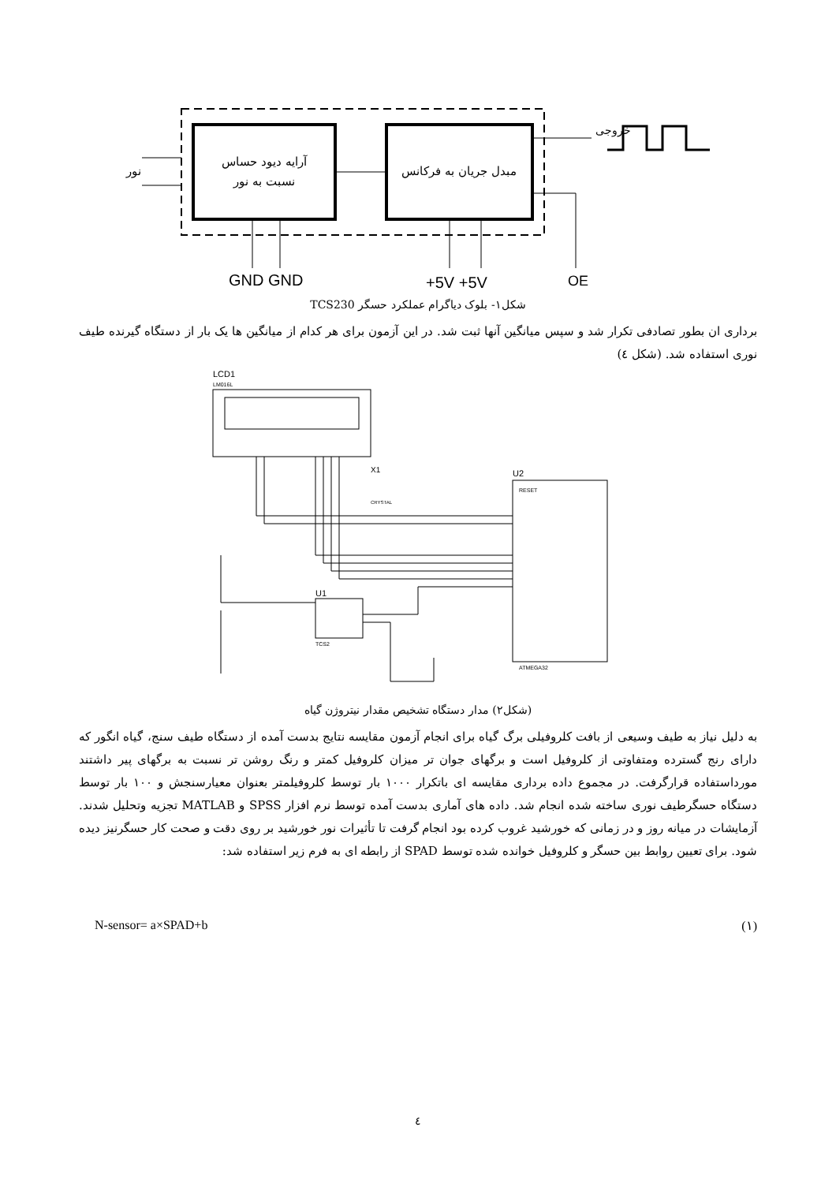آرایه دیود حساس
نسبت به نور
مبدل جریان به فرکانس
نور
خروجی
GND GND
+5V +5V
OE
شکل۱- بلوک دیاگرام عملکرد حسگر TCS230
برداری ان بطور تصادفی تکرار شد و سپس میانگین آنها ثبت شد. در این آزمون برای هر کدام از میانگین ها یک بار از دستگاه گیرنده طیف نوری استفاده شد. (شکل ٤)
LCD1
LM016L
U2
RESET
ATMEGA32
X1
CRYSTAL
U1
TCS2
(شکل۲) مدار دستگاه تشخیص مقدار نیتروژن گیاه
به دلیل نیاز به طیف وسیعی از بافت کلروفیلی برگ گیاه برای انجام آزمون مقایسه نتایج بدست آمده از دستگاه طیف سنج، گیاه انگور که دارای رنج گسترده ومتفاوتی از کلروفیل است و برگهای جوان تر میزان کلروفیل کمتر و رنگ روشن تر نسبت به برگهای پیر داشتند مورداستفاده قرارگرفت. در مجموع داده برداری مقایسه ای باتکرار ۱۰۰۰ بار توسط کلروفیلمتر بعنوان معیارسنجش و ۱۰۰ بار توسط دستگاه حسگرطیف نوری ساخته شده انجام شد. داده های آماری بدست آمده توسط نرم افزار SPSS و MATLAB تجزیه وتحلیل شدند. آزمایشات در میانه روز و در زمانی که خورشید غروب کرده بود انجام گرفت تا تأثیرات نور خورشید بر روی دقت و صحت کار حسگرنیز دیده شود. برای تعیین روابط بین حسگر و کلروفیل خوانده شده توسط SPAD از رابطه ای به فرم زیر استفاده شد:
N-sensor= a×SPAD+b (۱)
٤